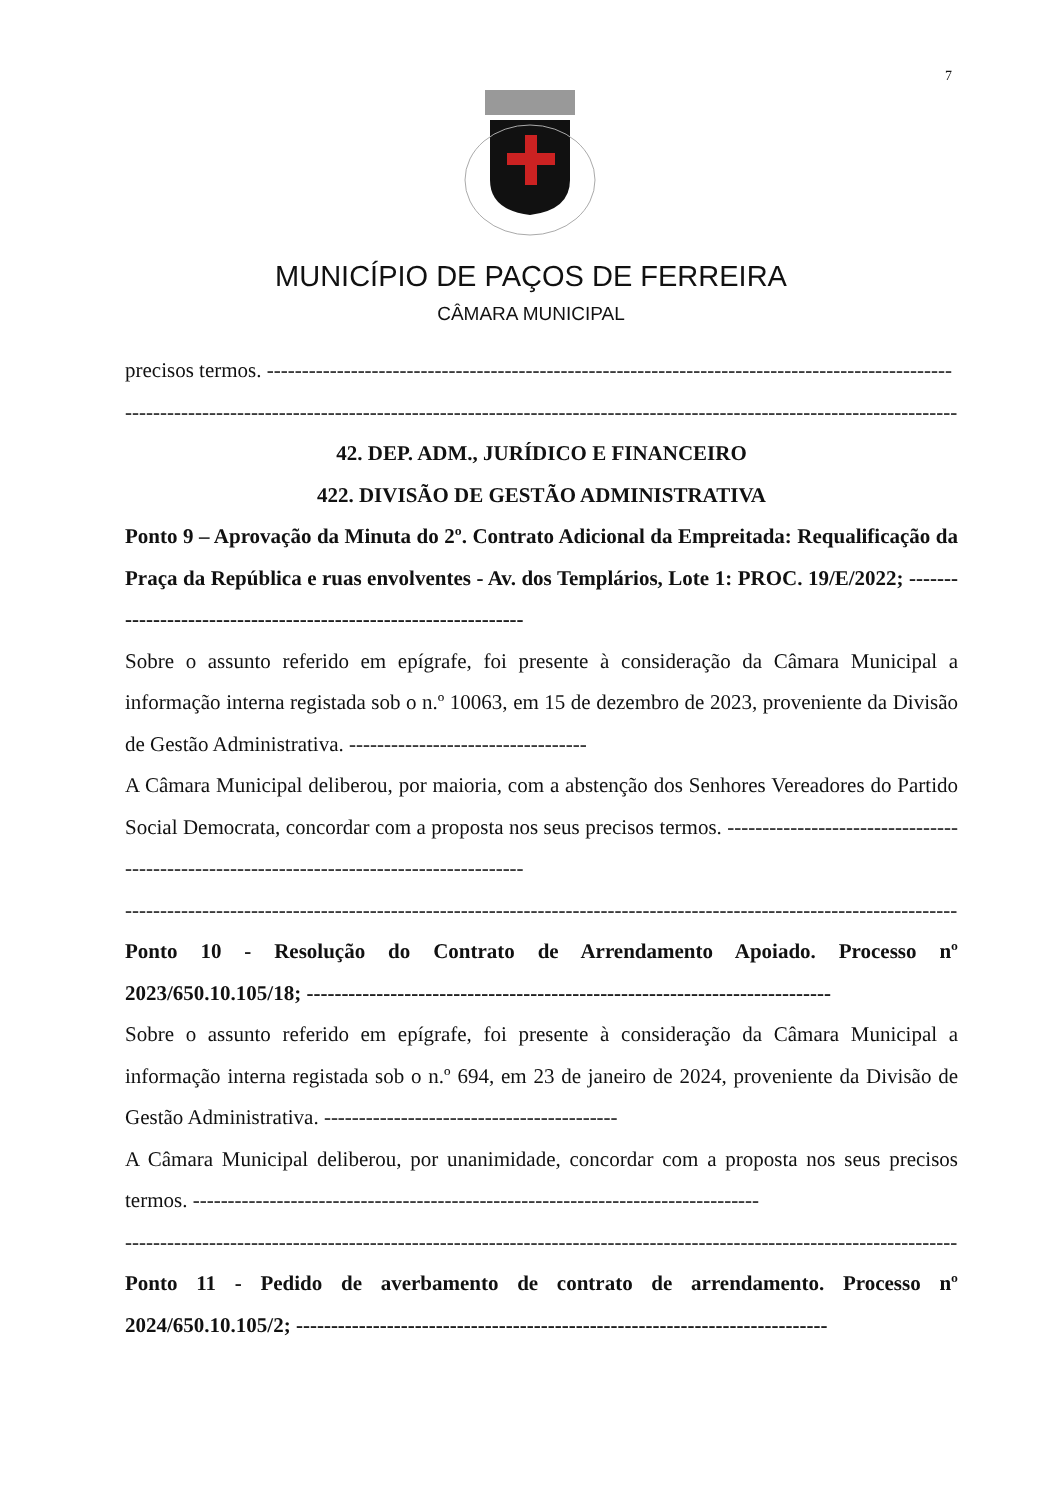7
MUNICÍPIO DE PAÇOS DE FERREIRA
CÂMARA MUNICIPAL
precisos termos. --------------------------------------------------------------------------------------------------
---------------------------------------------------------------------------------------------------------------------------
42. DEP. ADM., JURÍDICO E FINANCEIRO
422. DIVISÃO DE GESTÃO ADMINISTRATIVA
Ponto 9 – Aprovação da Minuta do 2º. Contrato Adicional da Empreitada: Requalificação da Praça da República e ruas envolventes - Av. dos Templários, Lote 1: PROC. 19/E/2022; ----------------------------------------------------------------
Sobre o assunto referido em epígrafe, foi presente à consideração da Câmara Municipal a informação interna registada sob o n.º 10063, em 15 de dezembro de 2023, proveniente da Divisão de Gestão Administrativa. ----------------------------------
A Câmara Municipal deliberou, por maioria, com a abstenção dos Senhores Vereadores do Partido Social Democrata, concordar com a proposta nos seus precisos termos. ------------------------------------------------------------------------------------------
---------------------------------------------------------------------------------------------------------------------------
Ponto 10 - Resolução do Contrato de Arrendamento Apoiado. Processo nº 2023/650.10.105/18; ---------------------------------------------------------------------------
Sobre o assunto referido em epígrafe, foi presente à consideração da Câmara Municipal a informação interna registada sob o n.º 694, em 23 de janeiro de 2024, proveniente da Divisão de Gestão Administrativa. ------------------------------------------
A Câmara Municipal deliberou, por unanimidade, concordar com a proposta nos seus precisos termos. ---------------------------------------------------------------------------------
---------------------------------------------------------------------------------------------------------------------------
Ponto 11 - Pedido de averbamento de contrato de arrendamento. Processo nº 2024/650.10.105/2; ----------------------------------------------------------------------------